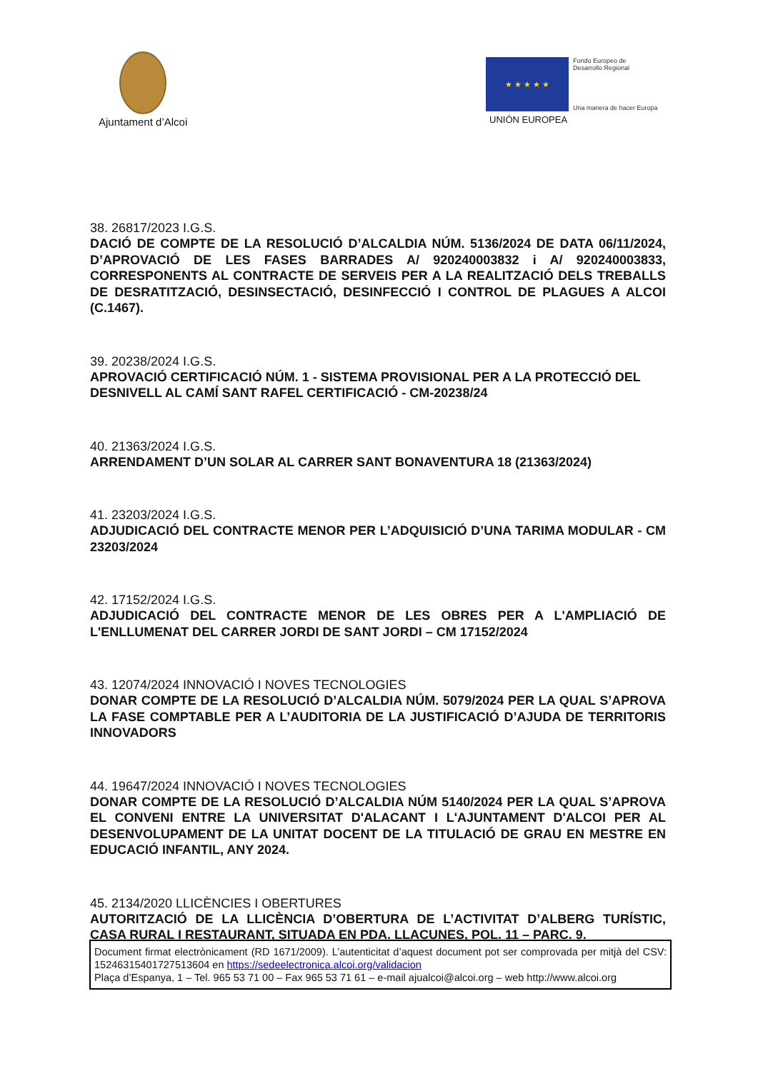Ajuntament d’Alcoi
★ ★ ★ ★ ★ Fondo Europeo de
Desarrollo Regional Una manera de hacer Europa
UNIÓN EUROPEA
38. 26817/2023 I.G.S.
DACIÓ DE COMPTE DE LA RESOLUCIÓ D’ALCALDIA NÚM. 5136/2024 DE DATA 06/11/2024, D’APROVACIÓ DE LES FASES BARRADES A/ 920240003832 i A/ 920240003833, CORRESPONENTS AL CONTRACTE DE SERVEIS PER A LA REALITZACIÓ DELS TREBALLS DE DESRATITZACIÓ, DESINSECTACIÓ, DESINFECCIÓ I CONTROL DE PLAGUES A ALCOI (C.1467).
39. 20238/2024 I.G.S.
APROVACIÓ CERTIFICACIÓ NÚM. 1 - SISTEMA PROVISIONAL PER A LA PROTECCIÓ DEL DESNIVELL AL CAMÍ SANT RAFEL CERTIFICACIÓ - CM-20238/24
40. 21363/2024 I.G.S.
ARRENDAMENT D’UN SOLAR AL CARRER SANT BONAVENTURA 18 (21363/2024)
41. 23203/2024 I.G.S.
ADJUDICACIÓ DEL CONTRACTE MENOR PER L’ADQUISICIÓ D’UNA TARIMA MODULAR - CM 23203/2024
42. 17152/2024 I.G.S.
ADJUDICACIÓ DEL CONTRACTE MENOR DE LES OBRES PER A L'AMPLIACIÓ DE L'ENLLUMENAT DEL CARRER JORDI DE SANT JORDI – CM 17152/2024
43. 12074/2024 INNOVACIÓ I NOVES TECNOLOGIES
DONAR COMPTE DE LA RESOLUCIÓ D’ALCALDIA NÚM. 5079/2024 PER LA QUAL S’APROVA LA FASE COMPTABLE PER A L’AUDITORIA DE LA JUSTIFICACIÓ D’AJUDA DE TERRITORIS INNOVADORS
44. 19647/2024 INNOVACIÓ I NOVES TECNOLOGIES
DONAR COMPTE DE LA RESOLUCIÓ D’ALCALDIA NÚM 5140/2024 PER LA QUAL S’APROVA EL CONVENI ENTRE LA UNIVERSITAT D'ALACANT I L'AJUNTAMENT D'ALCOI PER AL DESENVOLUPAMENT DE LA UNITAT DOCENT DE LA TITULACIÓ DE GRAU EN MESTRE EN EDUCACIÓ INFANTIL, ANY 2024.
45. 2134/2020 LLICÈNCIES I OBERTURES
AUTORITZACIÓ DE LA LLICÈNCIA D’OBERTURA DE L’ACTIVITAT D’ALBERG TURÍSTIC, CASA RURAL I RESTAURANT, SITUADA EN PDA. LLACUNES, POL. 11 – PARC. 9.
Document firmat electrònicament (RD 1671/2009). L’autenticitat d’aquest document pot ser comprovada per mitjà del CSV: 15246315401727513604 en https://sedeelectronica.alcoi.org/validacion
Plaça d’Espanya, 1 – Tel. 965 53 71 00 – Fax 965 53 71 61 – e-mail ajualcoi@alcoi.org – web http://www.alcoi.org